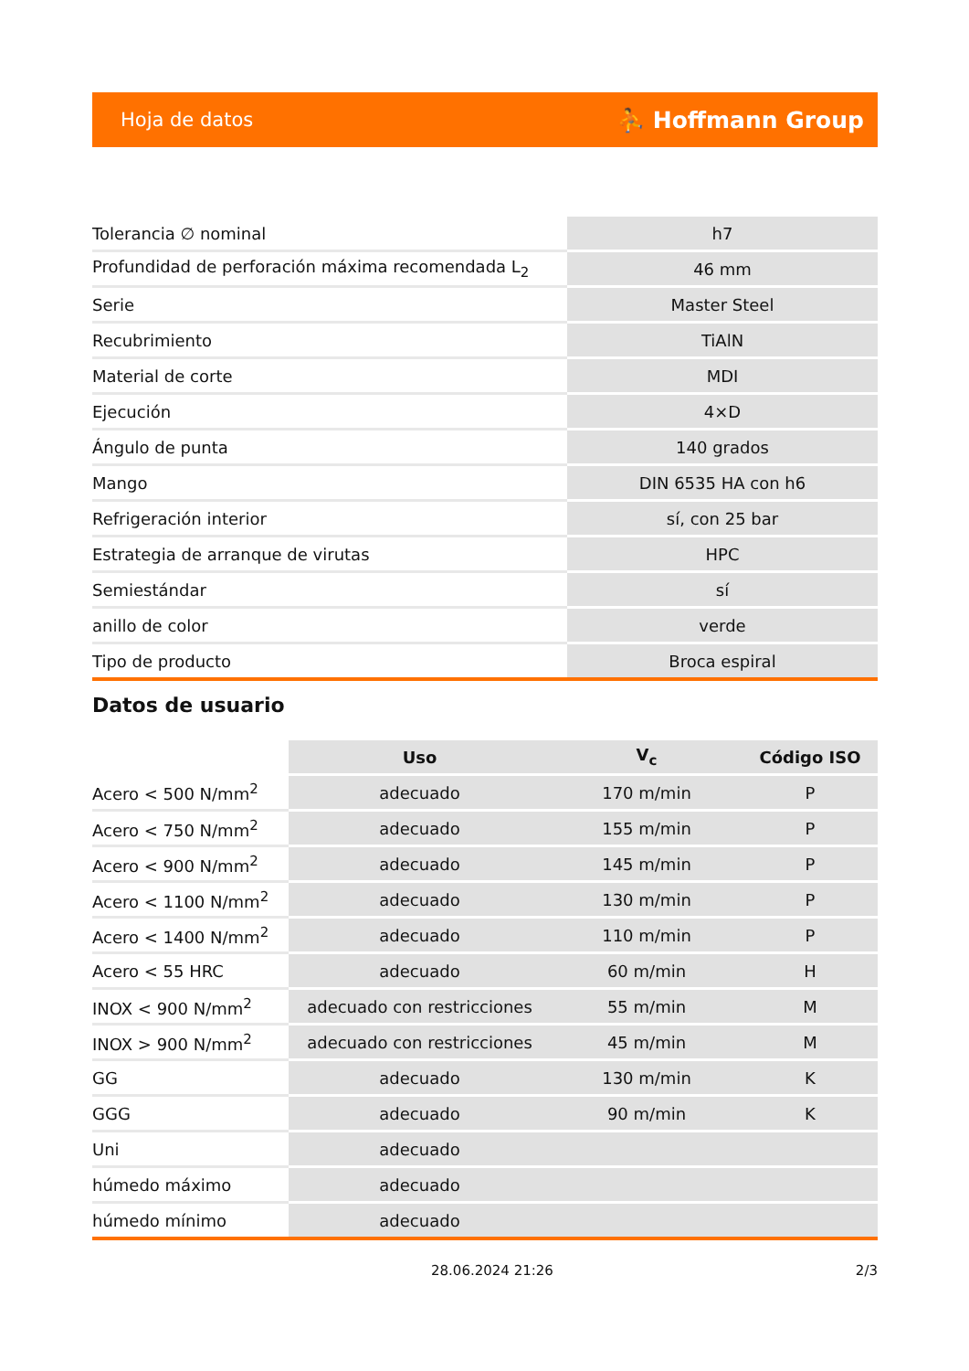Hoja de datos ⛹ Hoffmann Group
| Tolerancia ∅ nominal | h7 |
| Profundidad de perforación máxima recomendada L<sub>2</sub> | 46 mm |
| Serie | Master Steel |
| Recubrimiento | TiAlN |
| Material de corte | MDI |
| Ejecución | 4×D |
| Ángulo de punta | 140 grados |
| Mango | DIN 6535 HA con h6 |
| Refrigeración interior | sí, con 25 bar |
| Estrategia de arranque de virutas | HPC |
| Semiestándar | sí |
| anillo de color | verde |
| Tipo de producto | Broca espiral |
Datos de usuario
| | Uso | V<sub>c</sub> | Código ISO |
| --- | --- | --- | --- |
| Acero < 500 N/mm<sup>2</sup> | adecuado | 170 m/min | P |
| Acero < 750 N/mm<sup>2</sup> | adecuado | 155 m/min | P |
| Acero < 900 N/mm<sup>2</sup> | adecuado | 145 m/min | P |
| Acero < 1100 N/mm<sup>2</sup> | adecuado | 130 m/min | P |
| Acero < 1400 N/mm<sup>2</sup> | adecuado | 110 m/min | P |
| Acero < 55 HRC | adecuado | 60 m/min | H |
| INOX < 900 N/mm<sup>2</sup> | adecuado con restricciones | 55 m/min | M |
| INOX > 900 N/mm<sup>2</sup> | adecuado con restricciones | 45 m/min | M |
| GG | adecuado | 130 m/min | K |
| GGG | adecuado | 90 m/min | K |
| Uni | adecuado | | |
| húmedo máximo | adecuado | | |
| húmedo mínimo | adecuado | | |
28.06.2024 21:26 2/3